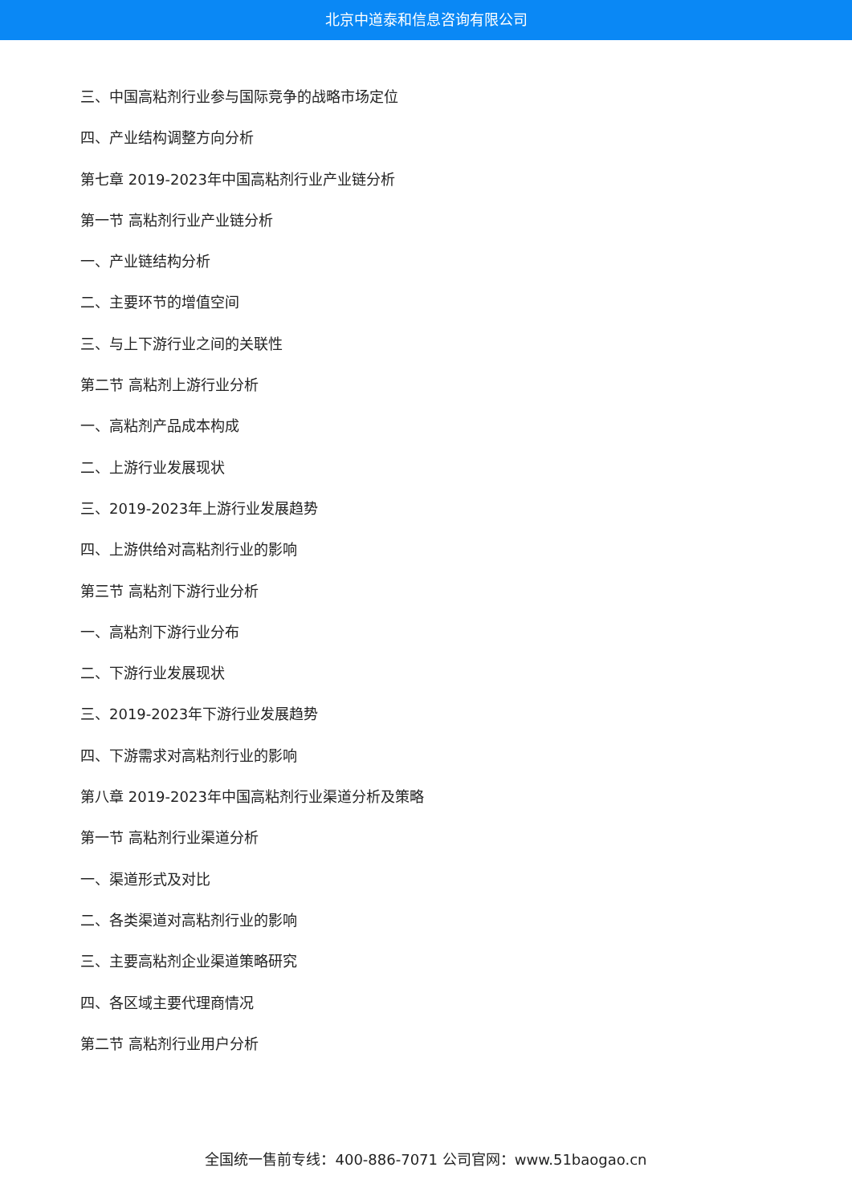北京中道泰和信息咨询有限公司
三、中国高粘剂行业参与国际竞争的战略市场定位
四、产业结构调整方向分析
第七章 2019-2023年中国高粘剂行业产业链分析
第一节 高粘剂行业产业链分析
一、产业链结构分析
二、主要环节的增值空间
三、与上下游行业之间的关联性
第二节 高粘剂上游行业分析
一、高粘剂产品成本构成
二、上游行业发展现状
三、2019-2023年上游行业发展趋势
四、上游供给对高粘剂行业的影响
第三节 高粘剂下游行业分析
一、高粘剂下游行业分布
二、下游行业发展现状
三、2019-2023年下游行业发展趋势
四、下游需求对高粘剂行业的影响
第八章 2019-2023年中国高粘剂行业渠道分析及策略
第一节 高粘剂行业渠道分析
一、渠道形式及对比
二、各类渠道对高粘剂行业的影响
三、主要高粘剂企业渠道策略研究
四、各区域主要代理商情况
第二节 高粘剂行业用户分析
全国统一售前专线：400-886-7071 公司官网：www.51baogao.cn